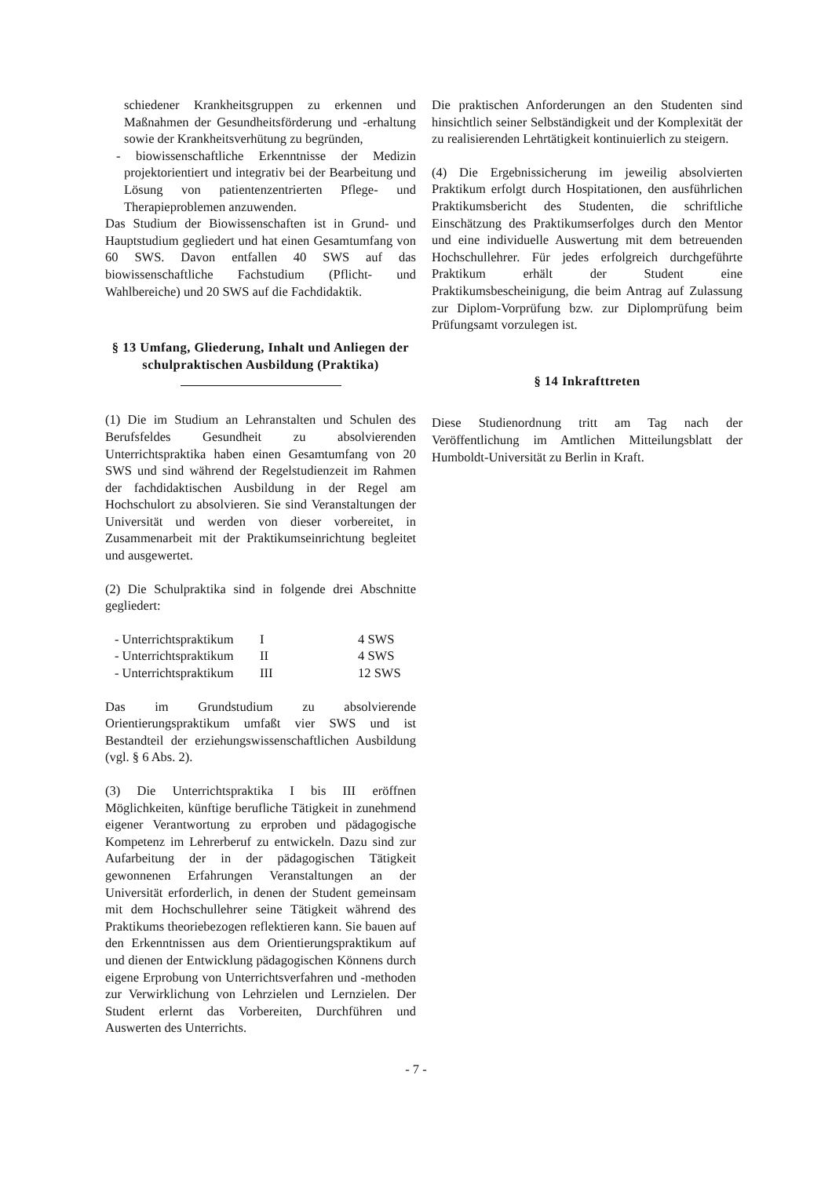schiedener Krankheitsgruppen zu erkennen und Maßnahmen der Gesundheitsförderung und -erhaltung sowie der Krankheitsverhütung zu begründen,
- biowissenschaftliche Erkenntnisse der Medizin projektorientiert und integrativ bei der Bearbeitung und Lösung von patientenzentrierten Pflege- und Therapieproblemen anzuwenden.
Das Studium der Biowissenschaften ist in Grund- und Hauptstudium gegliedert und hat einen Gesamtumfang von 60 SWS. Davon entfallen 40 SWS auf das biowissenschaftliche Fachstudium (Pflicht- und Wahlbereiche) und 20 SWS auf die Fachdidaktik.
§ 13 Umfang, Gliederung, Inhalt und Anliegen der schulpraktischen Ausbildung (Praktika)
(1) Die im Studium an Lehranstalten und Schulen des Berufsfeldes Gesundheit zu absolvierenden Unterrichtspraktika haben einen Gesamtumfang von 20 SWS und sind während der Regelstudienzeit im Rahmen der fachdidaktischen Ausbildung in der Regel am Hochschulort zu absolvieren. Sie sind Veranstaltungen der Universität und werden von dieser vorbereitet, in Zusammenarbeit mit der Praktikumseinrichtung begleitet und ausgewertet.
(2) Die Schulpraktika sind in folgende drei Abschnitte gegliedert:
| - Unterrichtspraktikum | I | 4 SWS |
| - Unterrichtspraktikum | II | 4 SWS |
| - Unterrichtspraktikum | III | 12 SWS |
Das im Grundstudium zu absolvierende Orientierungspraktikum umfaßt vier SWS und ist Bestandteil der erziehungswissenschaftlichen Ausbildung (vgl. § 6 Abs. 2).
(3) Die Unterrichtspraktika I bis III eröffnen Möglichkeiten, künftige berufliche Tätigkeit in zunehmend eigener Verantwortung zu erproben und pädagogische Kompetenz im Lehrerberuf zu entwickeln. Dazu sind zur Aufarbeitung der in der pädagogischen Tätigkeit gewonnenen Erfahrungen Veranstaltungen an der Universität erforderlich, in denen der Student gemeinsam mit dem Hochschullehrer seine Tätigkeit während des Praktikums theoriebezogen reflektieren kann. Sie bauen auf den Erkenntnissen aus dem Orientierungspraktikum auf und dienen der Entwicklung pädagogischen Könnens durch eigene Erprobung von Unterrichtsverfahren und -methoden zur Verwirklichung von Lehrzielen und Lernzielen. Der Student erlernt das Vorbereiten, Durchführen und Auswerten des Unterrichts.
Die praktischen Anforderungen an den Studenten sind hinsichtlich seiner Selbständigkeit und der Komplexität der zu realisierenden Lehrtätigkeit kontinuierlich zu steigern.
(4) Die Ergebnissicherung im jeweilig absolvierten Praktikum erfolgt durch Hospitationen, den ausführlichen Praktikumsbericht des Studenten, die schriftliche Einschätzung des Praktikumserfolges durch den Mentor und eine individuelle Auswertung mit dem betreuenden Hochschullehrer. Für jedes erfolgreich durchgeführte Praktikum erhält der Student eine Praktikumsbescheinigung, die beim Antrag auf Zulassung zur Diplom-Vorprüfung bzw. zur Diplomprüfung beim Prüfungsamt vorzulegen ist.
§ 14 Inkrafttreten
Diese Studienordnung tritt am Tag nach der Veröffentlichung im Amtlichen Mitteilungsblatt der Humboldt-Universität zu Berlin in Kraft.
- 7 -